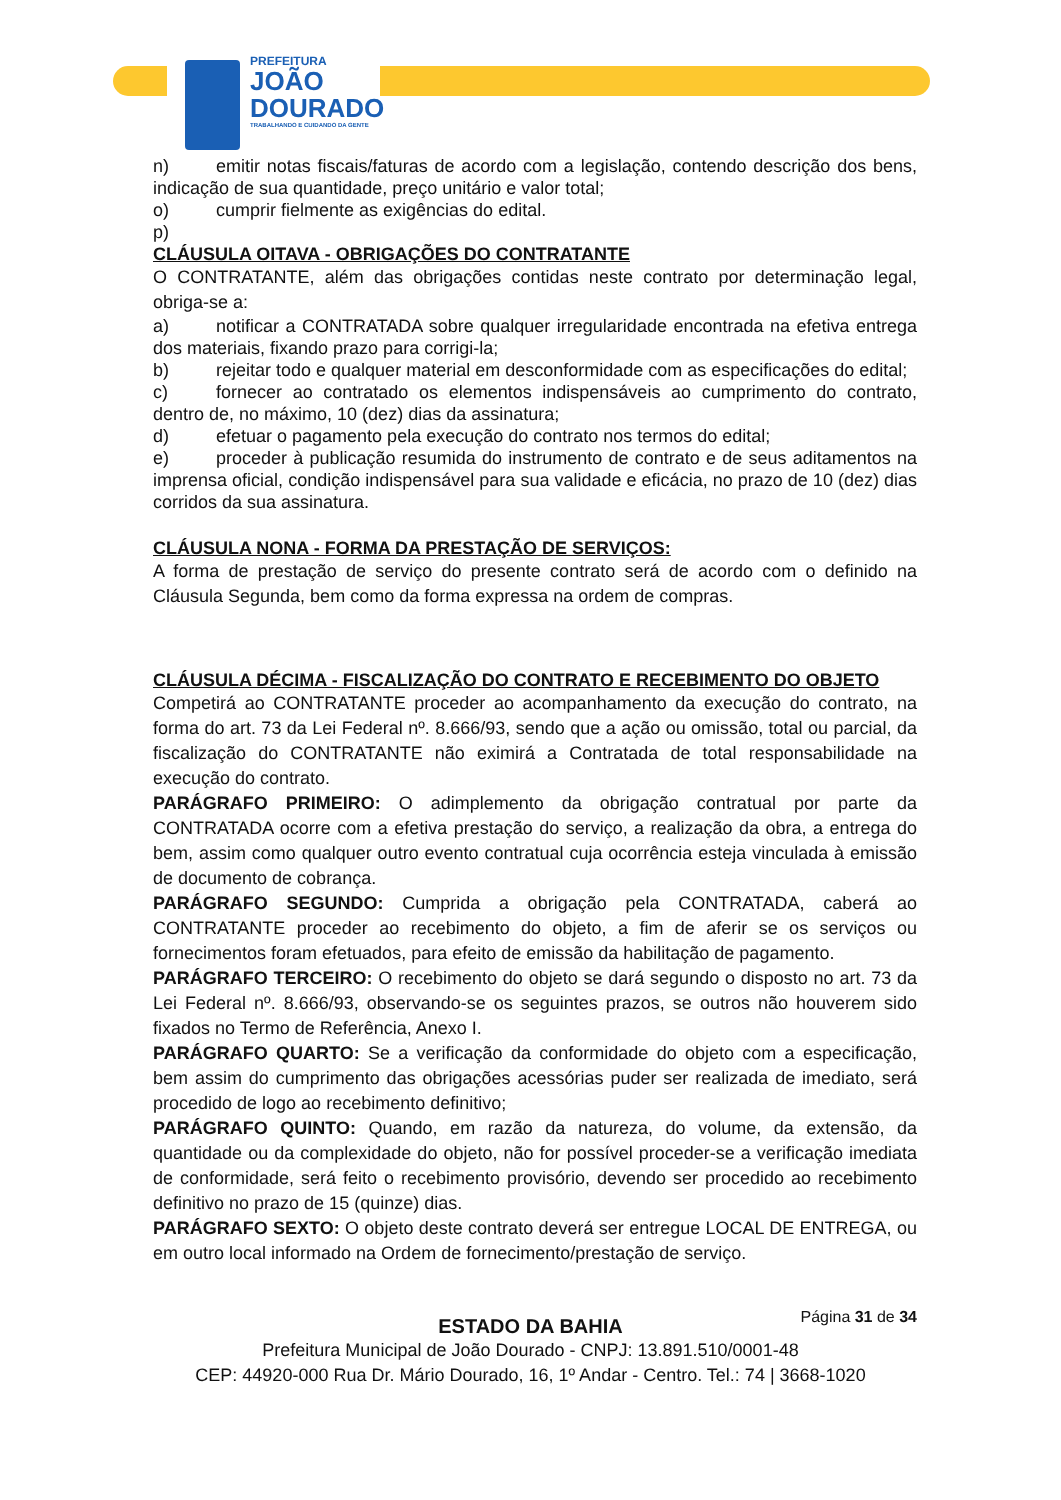PREFEITURA
JOÃO
DOURADO
TRABALHANDO E CUIDANDO DA GENTE
n) emitir notas fiscais/faturas de acordo com a legislação, contendo descrição dos bens, indicação de sua quantidade, preço unitário e valor total;
o) cumprir fielmente as exigências do edital.
p)
CLÁUSULA OITAVA - OBRIGAÇÕES DO CONTRATANTE
O CONTRATANTE, além das obrigações contidas neste contrato por determinação legal, obriga-se a:
a) notificar a CONTRATADA sobre qualquer irregularidade encontrada na efetiva entrega dos materiais, fixando prazo para corrigi-la;
b) rejeitar todo e qualquer material em desconformidade com as especificações do edital;
c) fornecer ao contratado os elementos indispensáveis ao cumprimento do contrato, dentro de, no máximo, 10 (dez) dias da assinatura;
d) efetuar o pagamento pela execução do contrato nos termos do edital;
e) proceder à publicação resumida do instrumento de contrato e de seus aditamentos na imprensa oficial, condição indispensável para sua validade e eficácia, no prazo de 10 (dez) dias corridos da sua assinatura.
CLÁUSULA NONA - FORMA DA PRESTAÇÃO DE SERVIÇOS:
A forma de prestação de serviço do presente contrato será de acordo com o definido na Cláusula Segunda, bem como da forma expressa na ordem de compras.
CLÁUSULA DÉCIMA - FISCALIZAÇÃO DO CONTRATO E RECEBIMENTO DO OBJETO
Competirá ao CONTRATANTE proceder ao acompanhamento da execução do contrato, na forma do art. 73 da Lei Federal nº. 8.666/93, sendo que a ação ou omissão, total ou parcial, da fiscalização do CONTRATANTE não eximirá a Contratada de total responsabilidade na execução do contrato.
PARÁGRAFO PRIMEIRO: O adimplemento da obrigação contratual por parte da CONTRATADA ocorre com a efetiva prestação do serviço, a realização da obra, a entrega do bem, assim como qualquer outro evento contratual cuja ocorrência esteja vinculada à emissão de documento de cobrança.
PARÁGRAFO SEGUNDO: Cumprida a obrigação pela CONTRATADA, caberá ao CONTRATANTE proceder ao recebimento do objeto, a fim de aferir se os serviços ou fornecimentos foram efetuados, para efeito de emissão da habilitação de pagamento.
PARÁGRAFO TERCEIRO: O recebimento do objeto se dará segundo o disposto no art. 73 da Lei Federal nº. 8.666/93, observando-se os seguintes prazos, se outros não houverem sido fixados no Termo de Referência, Anexo I.
PARÁGRAFO QUARTO: Se a verificação da conformidade do objeto com a especificação, bem assim do cumprimento das obrigações acessórias puder ser realizada de imediato, será procedido de logo ao recebimento definitivo;
PARÁGRAFO QUINTO: Quando, em razão da natureza, do volume, da extensão, da quantidade ou da complexidade do objeto, não for possível proceder-se a verificação imediata de conformidade, será feito o recebimento provisório, devendo ser procedido ao recebimento definitivo no prazo de 15 (quinze) dias.
PARÁGRAFO SEXTO: O objeto deste contrato deverá ser entregue LOCAL DE ENTREGA, ou em outro local informado na Ordem de fornecimento/prestação de serviço.
Página 31 de 34
ESTADO DA BAHIA
Prefeitura Municipal de João Dourado - CNPJ: 13.891.510/0001-48
CEP: 44920-000 Rua Dr. Mário Dourado, 16, 1º Andar - Centro. Tel.: 74 | 3668-1020